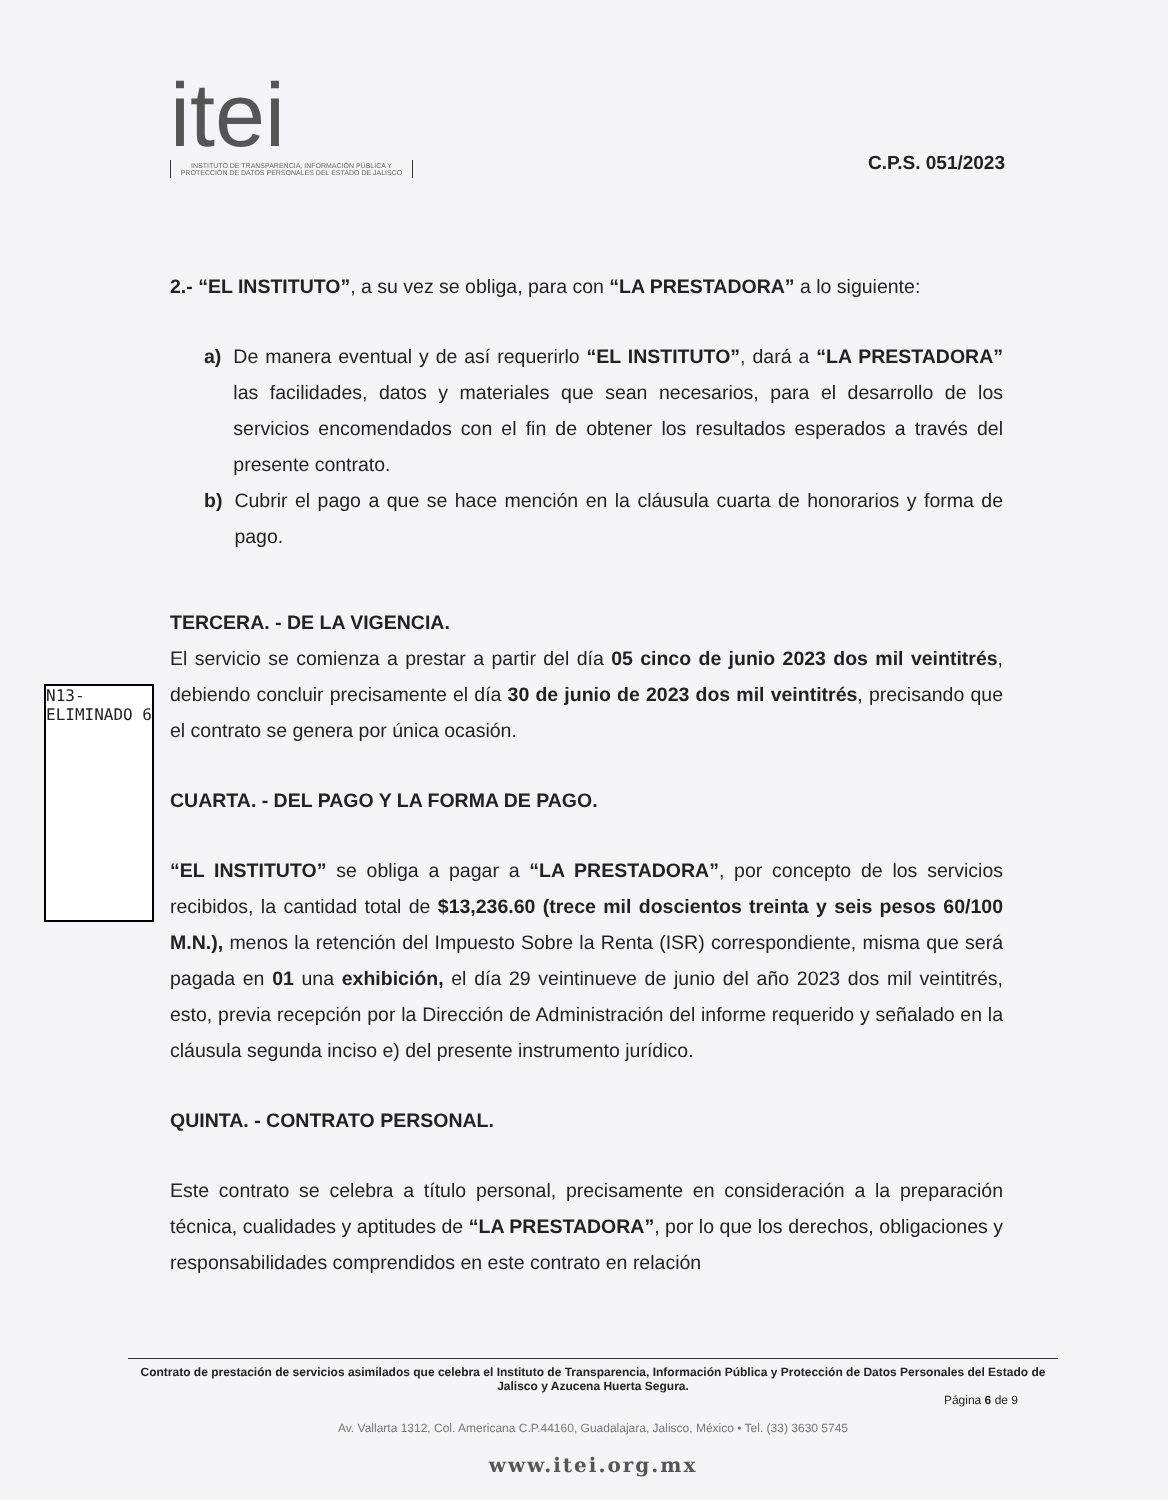itei
INSTITUTO DE TRANSPARENCIA, INFORMACIÓN PÚBLICA Y PROTECCIÓN DE DATOS PERSONALES DEL ESTADO DE JALISCO
C.P.S. 051/2023
2.- “EL INSTITUTO”, a su vez se obliga, para con “LA PRESTADORA” a lo siguiente:
a) De manera eventual y de así requerirlo “EL INSTITUTO”, dará a “LA PRESTADORA” las facilidades, datos y materiales que sean necesarios, para el desarrollo de los servicios encomendados con el fin de obtener los resultados esperados a través del presente contrato.
b) Cubrir el pago a que se hace mención en la cláusula cuarta de honorarios y forma de pago.
TERCERA. - DE LA VIGENCIA.
El servicio se comienza a prestar a partir del día 05 cinco de junio 2023 dos mil veintitrés, debiendo concluir precisamente el día 30 de junio de 2023 dos mil veintitrés, precisando que el contrato se genera por única ocasión.
CUARTA. - DEL PAGO Y LA FORMA DE PAGO.
“EL INSTITUTO” se obliga a pagar a “LA PRESTADORA”, por concepto de los servicios recibidos, la cantidad total de $13,236.60 (trece mil doscientos treinta y seis pesos 60/100 M.N.), menos la retención del Impuesto Sobre la Renta (ISR) correspondiente, misma que será pagada en 01 una exhibición, el día 29 veintinueve de junio del año 2023 dos mil veintitrés, esto, previa recepción por la Dirección de Administración del informe requerido y señalado en la cláusula segunda inciso e) del presente instrumento jurídico.
QUINTA. - CONTRATO PERSONAL.
Este contrato se celebra a título personal, precisamente en consideración a la preparación técnica, cualidades y aptitudes de “LA PRESTADORA”, por lo que los derechos, obligaciones y responsabilidades comprendidos en este contrato en relación
N13-ELIMINADO 6
Contrato de prestación de servicios asimilados que celebra el Instituto de Transparencia, Información Pública y Protección de Datos Personales del Estado de Jalisco y Azucena Huerta Segura.
Página 6 de 9
Av. Vallarta 1312, Col. Americana C.P.44160, Guadalajara, Jalisco, México • Tel. (33) 3630 5745
www.itei.org.mx